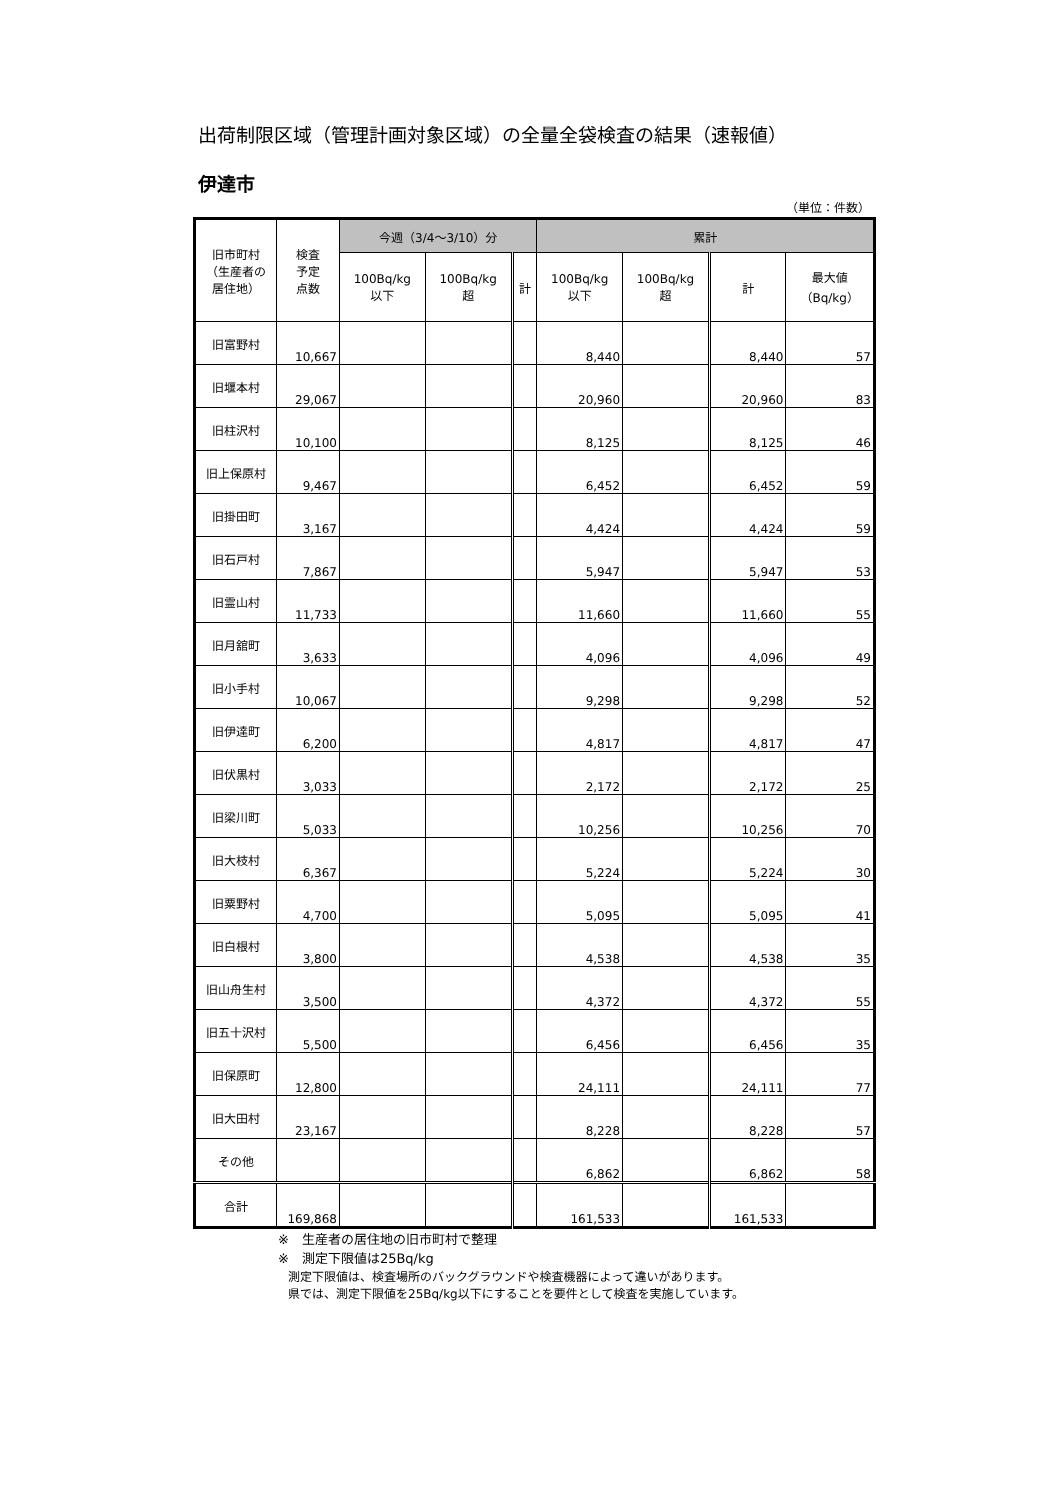出荷制限区域（管理計画対象区域）の全量全袋検査の結果（速報値）
伊達市
（単位：件数）
| 旧市町村 （生産者の 居住地） | 検査 予定 点数 | 今週（3/4～3/10）分 | | | 累計 | | | |
| --- | --- | --- | --- | --- | --- | --- | --- | --- |
| | | 100Bq/kg 以下 | 100Bq/kg 超 | 計 | 100Bq/kg 以下 | 100Bq/kg 超 | 計 | 最大値 （Bq/kg） |
| 旧富野村 | 10,667 | | | | 8,440 | | 8,440 | 57 |
| 旧堰本村 | 29,067 | | | | 20,960 | | 20,960 | 83 |
| 旧柱沢村 | 10,100 | | | | 8,125 | | 8,125 | 46 |
| 旧上保原村 | 9,467 | | | | 6,452 | | 6,452 | 59 |
| 旧掛田町 | 3,167 | | | | 4,424 | | 4,424 | 59 |
| 旧石戸村 | 7,867 | | | | 5,947 | | 5,947 | 53 |
| 旧霊山村 | 11,733 | | | | 11,660 | | 11,660 | 55 |
| 旧月舘町 | 3,633 | | | | 4,096 | | 4,096 | 49 |
| 旧小手村 | 10,067 | | | | 9,298 | | 9,298 | 52 |
| 旧伊達町 | 6,200 | | | | 4,817 | | 4,817 | 47 |
| 旧伏黒村 | 3,033 | | | | 2,172 | | 2,172 | 25 |
| 旧梁川町 | 5,033 | | | | 10,256 | | 10,256 | 70 |
| 旧大枝村 | 6,367 | | | | 5,224 | | 5,224 | 30 |
| 旧粟野村 | 4,700 | | | | 5,095 | | 5,095 | 41 |
| 旧白根村 | 3,800 | | | | 4,538 | | 4,538 | 35 |
| 旧山舟生村 | 3,500 | | | | 4,372 | | 4,372 | 55 |
| 旧五十沢村 | 5,500 | | | | 6,456 | | 6,456 | 35 |
| 旧保原町 | 12,800 | | | | 24,111 | | 24,111 | 77 |
| 旧大田村 | 23,167 | | | | 8,228 | | 8,228 | 57 |
| その他 | | | | | 6,862 | | 6,862 | 58 |
| 合計 | 169,868 | | | | 161,533 | | 161,533 | |
※　生産者の居住地の旧市町村で整理
※　測定下限値は25Bq/kg
測定下限値は、検査場所のバックグラウンドや検査機器によって違いがあります。
県では、測定下限値を25Bq/kg以下にすることを要件として検査を実施しています。